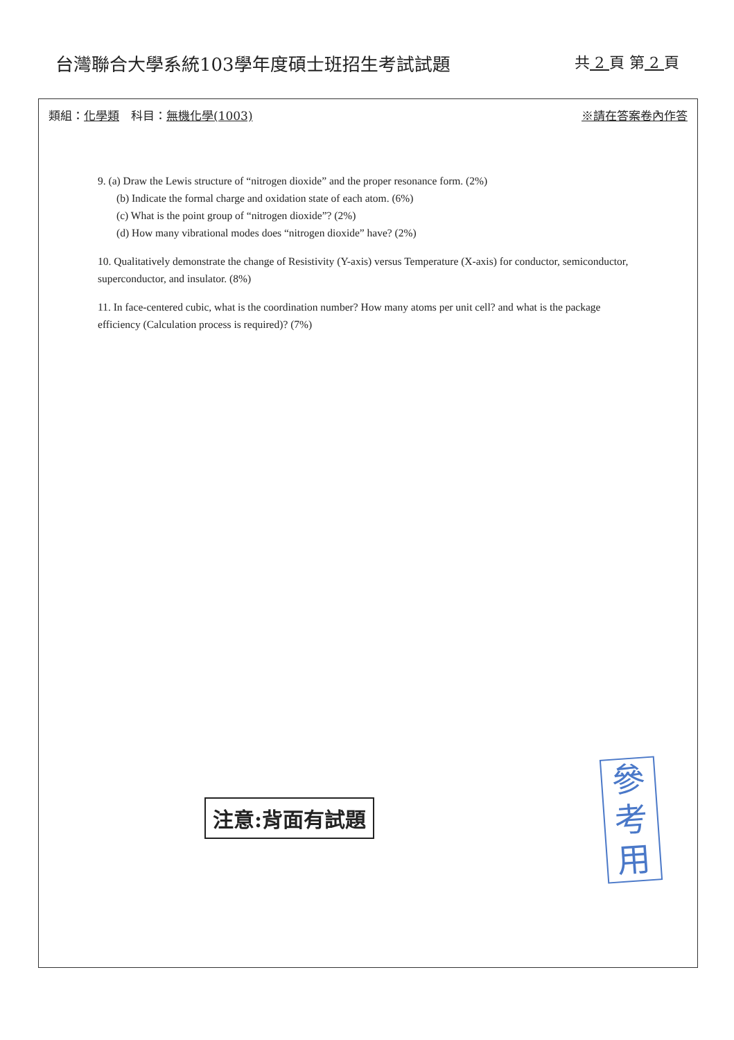台灣聯合大學系統103學年度碩士班招生考試試題 共 2 頁 第 2 頁
類組：化學類　科目：無機化學(1003) ※請在答案卷內作答
9. (a) Draw the Lewis structure of “nitrogen dioxide” and the proper resonance form. (2%)
(b) Indicate the formal charge and oxidation state of each atom. (6%)
(c) What is the point group of “nitrogen dioxide”? (2%)
(d) How many vibrational modes does “nitrogen dioxide” have? (2%)
10. Qualitatively demonstrate the change of Resistivity (Y-axis) versus Temperature (X-axis) for conductor, semiconductor, superconductor, and insulator. (8%)
11. In face-centered cubic, what is the coordination number? How many atoms per unit cell? and what is the package efficiency (Calculation process is required)? (7%)
參
考
用
注意:背面有試題